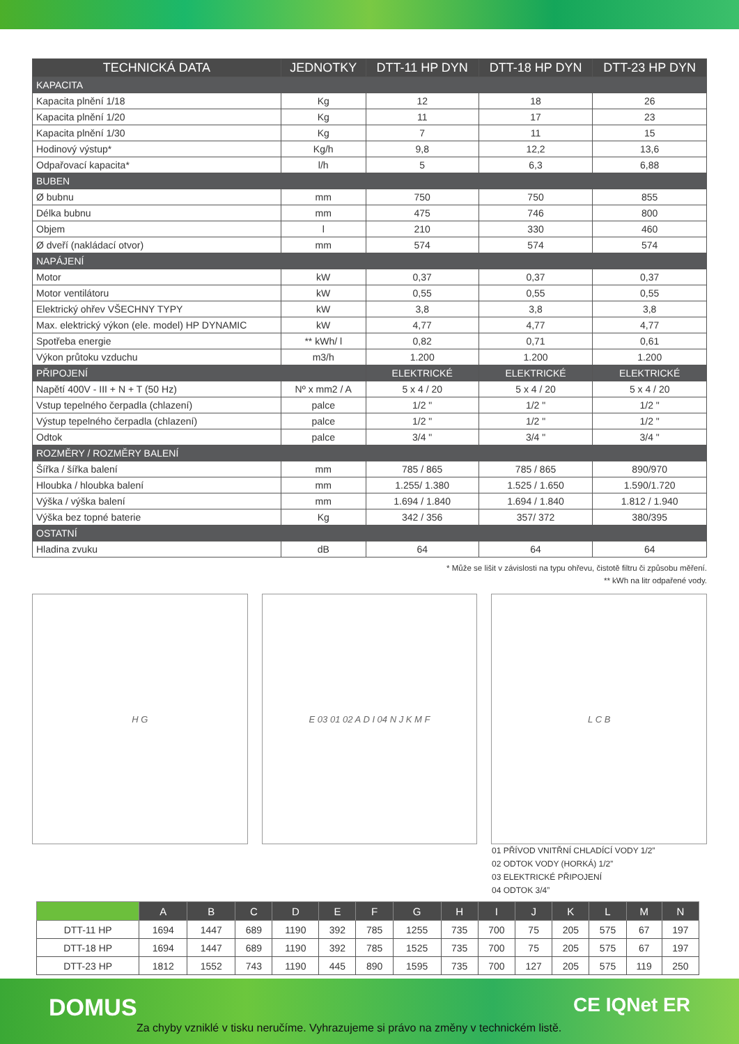| TECHNICKÁ DATA | JEDNOTKY | DTT-11 HP DYN | DTT-18 HP DYN | DTT-23 HP DYN |
| --- | --- | --- | --- | --- |
| KAPACITA | | | | |
| Kapacita plnění 1/18 | Kg | 12 | 18 | 26 |
| Kapacita plnění 1/20 | Kg | 11 | 17 | 23 |
| Kapacita plnění 1/30 | Kg | 7 | 11 | 15 |
| Hodinový výstup* | Kg/h | 9,8 | 12,2 | 13,6 |
| Odpařovací kapacita* | l/h | 5 | 6,3 | 6,88 |
| BUBEN | | | | |
| Ø bubnu | mm | 750 | 750 | 855 |
| Délka bubnu | mm | 475 | 746 | 800 |
| Objem | l | 210 | 330 | 460 |
| Ø dveří (nakládací otvor) | mm | 574 | 574 | 574 |
| NAPÁJENÍ | | | | |
| Motor | kW | 0,37 | 0,37 | 0,37 |
| Motor ventilátoru | kW | 0,55 | 0,55 | 0,55 |
| Elektrický ohřev VŠECHNY TYPY | kW | 3,8 | 3,8 | 3,8 |
| Max. elektrický výkon (ele. model) HP DYNAMIC | kW | 4,77 | 4,77 | 4,77 |
| Spotřeba energie | ** kWh/ l | 0,82 | 0,71 | 0,61 |
| Výkon průtoku vzduchu | m3/h | 1.200 | 1.200 | 1.200 |
| PŘIPOJENÍ | | ELEKTRICKÉ | ELEKTRICKÉ | ELEKTRICKÉ |
| Napětí 400V - III + N + T (50 Hz) | Nº x mm2 / A | 5 x 4 / 20 | 5 x 4 / 20 | 5 x 4 / 20 |
| Vstup tepelného čerpadla (chlazení) | palce | 1/2 " | 1/2 " | 1/2 " |
| Výstup tepelného čerpadla (chlazení) | palce | 1/2 " | 1/2 " | 1/2 " |
| Odtok | palce | 3/4 " | 3/4 " | 3/4 " |
| ROZMĚRY / ROZMĚRY BALENÍ | | | | |
| Šířka / šířka balení | mm | 785 / 865 | 785 / 865 | 890/970 |
| Hloubka / hloubka balení | mm | 1.255/ 1.380 | 1.525 / 1.650 | 1.590/1.720 |
| Výška / výška balení | mm | 1.694 / 1.840 | 1.694 / 1.840 | 1.812 / 1.940 |
| Výška bez topné baterie | Kg | 342 / 356 | 357/ 372 | 380/395 |
| OSTATNÍ | | | | |
| Hladina zvuku | dB | 64 | 64 | 64 |
* Může se lišit v závislosti na typu ohřevu, čistotě filtru či způsobu měření.
** kWh na litr odpařené vody.
H G E 03 01 02 A D I 04 N J K M F L C B
01 PŘÍVOD VNITŘNÍ CHLADÍCÍ VODY 1/2”
02 ODTOK VODY (HORKÁ) 1/2”
03 ELEKTRICKÉ PŘIPOJENÍ
04 ODTOK 3/4”
| | A | B | C | D | E | F | G | H | I | J | K | L | M | N |
| --- | --- | --- | --- | --- | --- | --- | --- | --- | --- | --- | --- | --- | --- | --- |
| DTT-11 HP | 1694 | 1447 | 689 | 1190 | 392 | 785 | 1255 | 735 | 700 | 75 | 205 | 575 | 67 | 197 |
| DTT-18 HP | 1694 | 1447 | 689 | 1190 | 392 | 785 | 1525 | 735 | 700 | 75 | 205 | 575 | 67 | 197 |
| DTT-23 HP | 1812 | 1552 | 743 | 1190 | 445 | 890 | 1595 | 735 | 700 | 127 | 205 | 575 | 119 | 250 |
DOMUS CE IQNet ER
Za chyby vzniklé v tisku neručíme. Vyhrazujeme si právo na změny v technickém listě.